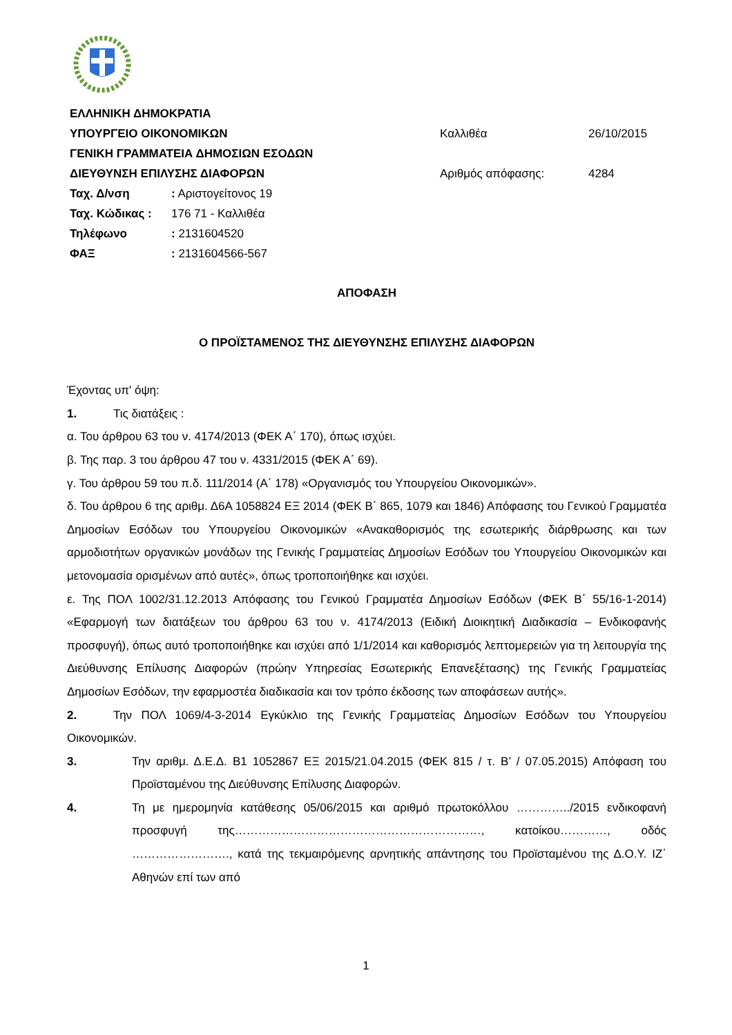ΕΛΛΗΝΙΚΗ ΔΗΜΟΚΡΑΤΙΑ
ΥΠΟΥΡΓΕΙΟ ΟΙΚΟΝΟΜΙΚΩΝ Καλλιθέα 26/10/2015
ΓΕΝΙΚΗ ΓΡΑΜΜΑΤΕΙΑ ΔΗΜΟΣΙΩΝ ΕΣΟΔΩΝ
ΔΙΕΥΘΥΝΣΗ ΕΠΙΛΥΣΗΣ ΔΙΑΦΟΡΩΝ Αριθμός απόφασης: 4284
Ταχ. Δ/νση: Αριστογείτονος 19
Ταχ. Κώδικας : 176 71 - Καλλιθέα
Τηλέφωνο: 2131604520
ΦΑΞ: 2131604566-567
ΑΠΟΦΑΣΗ
Ο ΠΡΟΪΣΤΑΜΕΝΟΣ ΤΗΣ ΔΙΕΥΘΥΝΣΗΣ ΕΠΙΛΥΣΗΣ ΔΙΑΦΟΡΩΝ
Έχοντας υπ' όψη:
1. Τις διατάξεις :
α. Του άρθρου 63 του ν. 4174/2013 (ΦΕΚ Α΄ 170), όπως ισχύει.
β. Της παρ. 3 του άρθρου 47 του ν. 4331/2015 (ΦΕΚ Α΄ 69).
γ. Του άρθρου 59 του π.δ. 111/2014 (Α΄ 178) «Οργανισμός του Υπουργείου Οικονομικών».
δ. Του άρθρου 6 της αριθμ. Δ6Α 1058824 ΕΞ 2014 (ΦΕΚ Β΄ 865, 1079 και 1846) Απόφασης του Γενικού Γραμματέα Δημοσίων Εσόδων του Υπουργείου Οικονομικών «Ανακαθορισμός της εσωτερικής διάρθρωσης και των αρμοδιοτήτων οργανικών μονάδων της Γενικής Γραμματείας Δημοσίων Εσόδων του Υπουργείου Οικονομικών και μετονομασία ορισμένων από αυτές», όπως τροποποιήθηκε και ισχύει.
ε. Της ΠΟΛ 1002/31.12.2013 Απόφασης του Γενικού Γραμματέα Δημοσίων Εσόδων (ΦΕΚ Β΄ 55/16-1-2014) «Εφαρμογή των διατάξεων του άρθρου 63 του ν. 4174/2013 (Ειδική Διοικητική Διαδικασία – Ενδικοφανής προσφυγή), όπως αυτό τροποποιήθηκε και ισχύει από 1/1/2014 και καθορισμός λεπτομερειών για τη λειτουργία της Διεύθυνσης Επίλυσης Διαφορών (πρώην Υπηρεσίας Εσωτερικής Επανεξέτασης) της Γενικής Γραμματείας Δημοσίων Εσόδων, την εφαρμοστέα διαδικασία και τον τρόπο έκδοσης των αποφάσεων αυτής».
2. Την ΠΟΛ 1069/4-3-2014 Εγκύκλιο της Γενικής Γραμματείας Δημοσίων Εσόδων του Υπουργείου Οικονομικών.
3. Την αριθμ. Δ.Ε.Δ. Β1 1052867 ΕΞ 2015/21.04.2015 (ΦΕΚ 815 / τ. Β’ / 07.05.2015) Απόφαση του Προϊσταμένου της Διεύθυνσης Επίλυσης Διαφορών.
4. Τη με ημερομηνία κατάθεσης 05/06/2015 και αριθμό πρωτοκόλλου …………../2015 ενδικοφανή προσφυγή της………………………………………………………, κατοίκου…………, οδός ……………………., κατά της τεκμαιρόμενης αρνητικής απάντησης του Προϊσταμένου της Δ.Ο.Υ. ΙΖ΄ Αθηνών επί των από
1